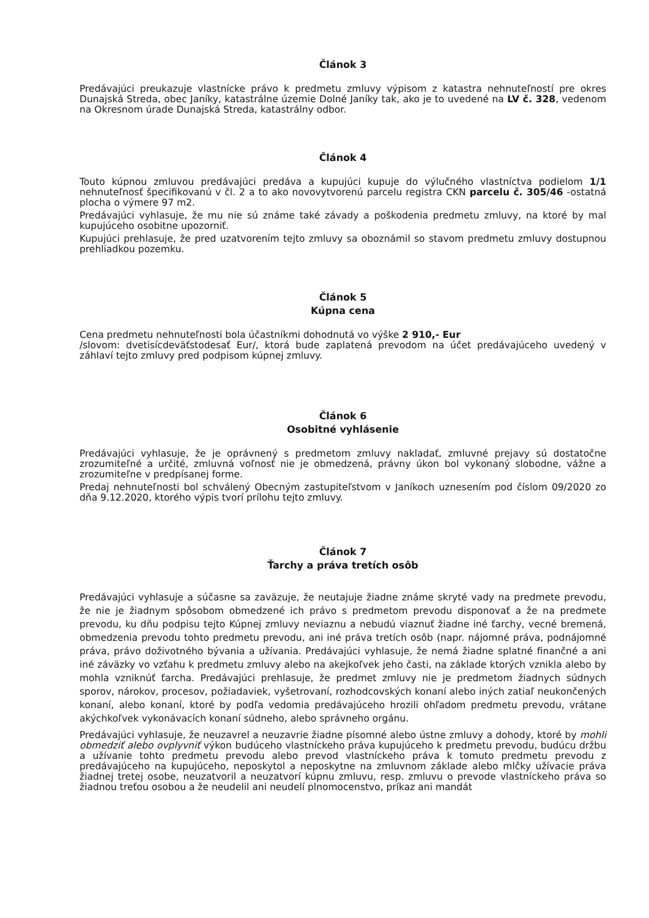Článok 3
Predávajúci preukazuje vlastnícke právo k predmetu zmluvy výpisom z katastra nehnuteľností pre okres Dunajská Streda, obec Janíky, katastrálne územie Dolné Janíky tak, ako je to uvedené na LV č. 328, vedenom na Okresnom úrade Dunajská Streda, katastrálny odbor.
Článok 4
Touto kúpnou zmluvou predávajúci predáva a kupujúci kupuje do výlučného vlastníctva podielom 1/1 nehnuteľnosť špecifikovanú v čl. 2 a to ako novovytvorenú parcelu registra CKN parcelu č. 305/46 -ostatná plocha o výmere 97 m2.
Predávajúci vyhlasuje, že mu nie sú známe také závady a poškodenia predmetu zmluvy, na ktoré by mal kupujúceho osobitne upozorniť.
Kupujúci prehlasuje, že pred uzatvorením tejto zmluvy sa oboznámil so stavom predmetu zmluvy dostupnou prehliadkou pozemku.
Článok 5
Kúpna cena
Cena predmetu nehnuteľnosti bola účastníkmi dohodnutá vo výške 2 910,- Eur
/slovom: dvetisícdeväťstodesať Eur/, ktorá bude zaplatená prevodom na účet predávajúceho uvedený v záhlaví tejto zmluvy pred podpisom kúpnej zmluvy.
Článok 6
Osobitné vyhlásenie
Predávajúci vyhlasuje, že je oprávnený s predmetom zmluvy nakladať, zmluvné prejavy sú dostatočne zrozumiteľné a určité, zmluvná voľnosť nie je obmedzená, právny úkon bol vykonaný slobodne, vážne a zrozumiteľne v predpísanej forme.
Predaj nehnuteľnosti bol schválený Obecným zastupiteľstvom v Janíkoch uznesením pod číslom 09/2020 zo dňa 9.12.2020, ktorého výpis tvorí prílohu tejto zmluvy.
Článok 7
Ťarchy a práva tretích osôb
Predávajúci vyhlasuje a súčasne sa zaväzuje, že neutajuje žiadne známe skryté vady na predmete prevodu, že nie je žiadnym spôsobom obmedzené ich právo s predmetom prevodu disponovať a že na predmete prevodu, ku dňu podpisu tejto Kúpnej zmluvy neviaznu a nebudú viaznuť žiadne iné ťarchy, vecné bremená, obmedzenia prevodu tohto predmetu prevodu, ani iné práva tretích osôb (napr. nájomné práva, podnájomné práva, právo doživotného bývania a užívania. Predávajúci vyhlasuje, že nemá žiadne splatné finančné a ani iné záväzky vo vzťahu k predmetu zmluvy alebo na akejkoľvek jeho časti, na základe ktorých vznikla alebo by mohla vzniknúť ťarcha. Predávajúci prehlasuje, že predmet zmluvy nie je predmetom žiadnych súdnych sporov, nárokov, procesov, požiadaviek, vyšetrovaní, rozhodcovských konaní alebo iných zatiaľ neukončených konaní, alebo konaní, ktoré by podľa vedomia predávajúceho hrozili ohľadom predmetu prevodu, vrátane akýchkoľvek vykonávacích konaní súdneho, alebo správneho orgánu.
Predávajúci vyhlasuje, že neuzavrel a neuzavrie žiadne písomné alebo ústne zmluvy a dohody, ktoré by mohli obmedziť alebo ovplyvniť výkon budúceho vlastníckeho práva kupujúceho k predmetu prevodu, budúcu držbu a užívanie tohto predmetu prevodu alebo prevod vlastníckeho práva k tomuto predmetu prevodu z predávajúceho na kupujúceho, neposkytol a neposkytne na zmluvnom základe alebo mlčky užívacie práva žiadnej tretej osobe, neuzatvoril a neuzatvorí kúpnu zmluvu, resp. zmluvu o prevode vlastníckeho práva so žiadnou treťou osobou a že neudelil ani neudelí plnomocenstvo, príkaz ani mandát